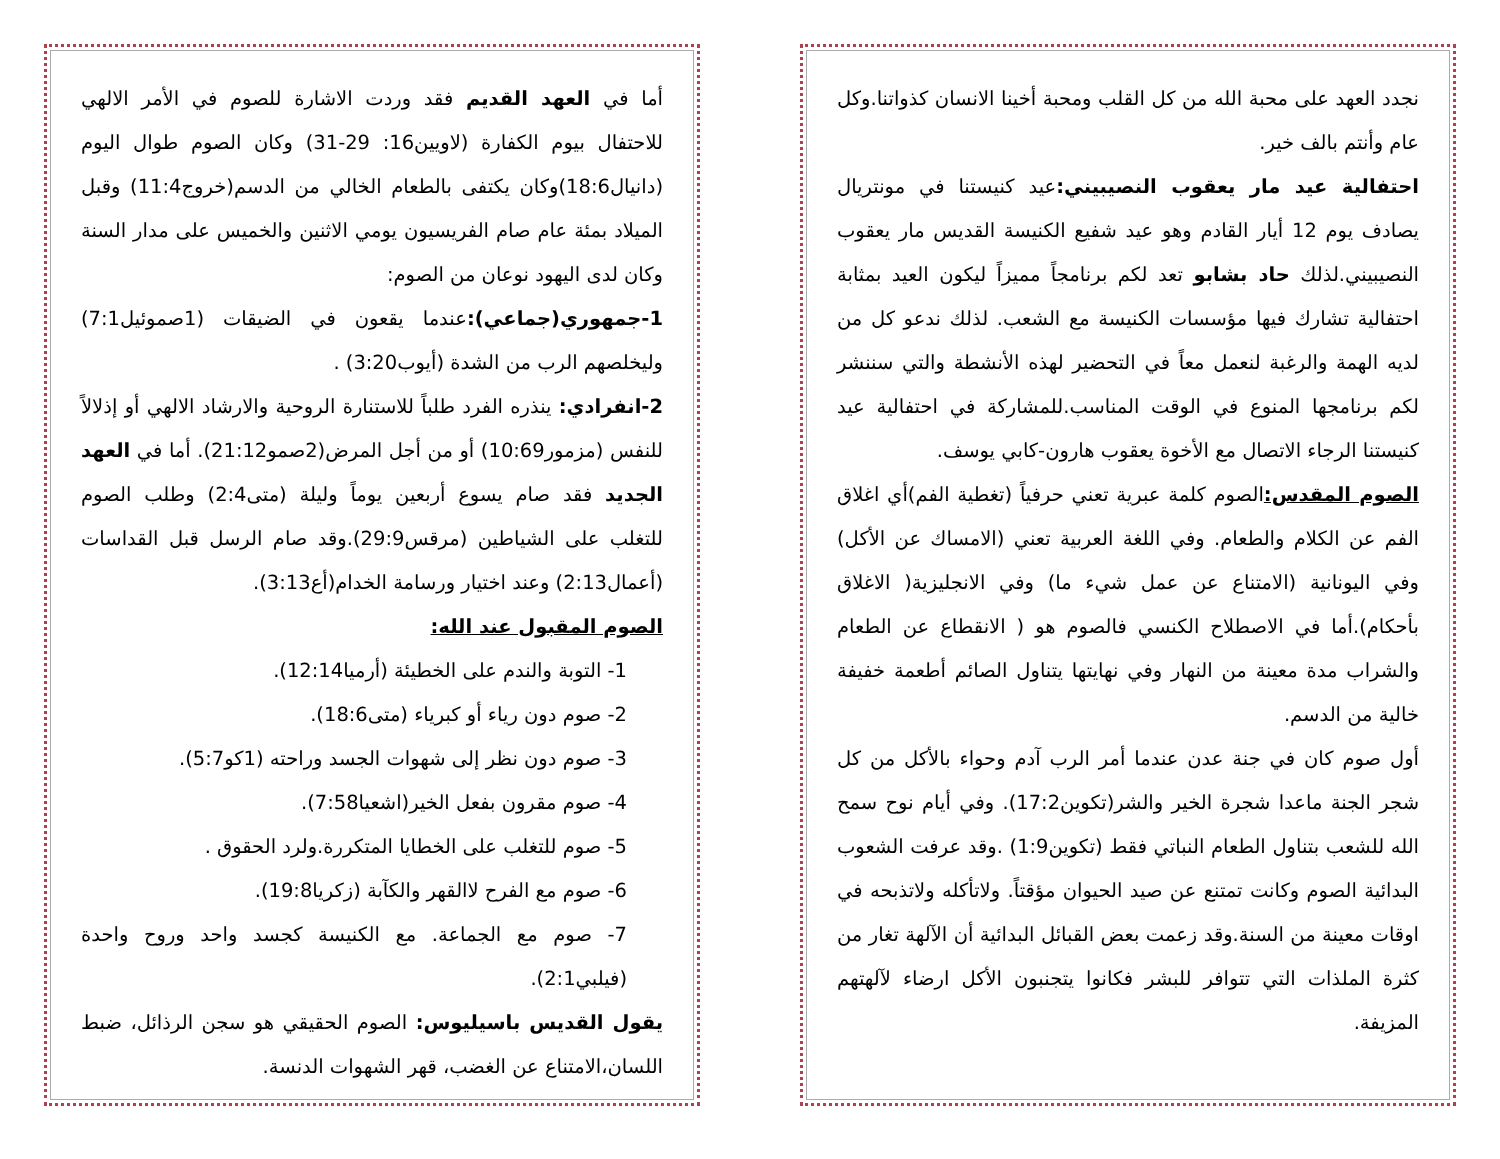نجدد العهد على محبة الله من كل القلب ومحبة أخينا الانسان كذواتنا.وكل عام وأنتم بالف خير.
احتفالية عيد مار يعقوب النصيبيني: عيد كنيستنا في مونتريال يصادف يوم 12 أيار القادم وهو عيد شفيع الكنيسة القديس مار يعقوب النصيبيني.لذلك حاد بشابو تعد لكم برنامجاً مميزاً ليكون العيد بمثابة احتفالية تشارك فيها مؤسسات الكنيسة مع الشعب. لذلك ندعو كل من لديه الهمة والرغبة لنعمل معاً في التحضير لهذه الأنشطة والتي سننشر لكم برنامجها المنوع في الوقت المناسب.للمشاركة في احتفالية عيد كنيستنا الرجاء الاتصال مع الأخوة يعقوب هارون-كابي يوسف.
الصوم المقدس: الصوم كلمة عبرية تعني حرفياً (تغطية الفم)أي اغلاق الفم عن الكلام والطعام. وفي اللغة العربية تعني (الامساك عن الأكل) وفي اليونانية (الامتناع عن عمل شيء ما) وفي الانجليزية( الاغلاق بأحكام).أما في الاصطلاح الكنسي فالصوم هو ( الانقطاع عن الطعام والشراب مدة معينة من النهار وفي نهايتها يتناول الصائم أطعمة خفيفة خالية من الدسم.
أول صوم كان في جنة عدن عندما أمر الرب آدم وحواء بالأكل من كل شجر الجنة ماعدا شجرة الخير والشر(تكوين17:2). وفي أيام نوح سمح الله للشعب بتناول الطعام النباتي فقط (تكوين1:9) .وقد عرفت الشعوب البدائية الصوم وكانت تمتنع عن صيد الحيوان مؤقتاً. ولاتأكله ولاتذبحه في اوقات معينة من السنة.وقد زعمت بعض القبائل البدائية أن الآلهة تغار من كثرة الملذات التي تتوافر للبشر فكانوا يتجنبون الأكل ارضاء لآلهتهم المزيفة.
أما في العهد القديم فقد وردت الاشارة للصوم في الأمر الالهي للاحتفال بيوم الكفارة (لاويين16: 29-31) وكان الصوم طوال اليوم (دانيال18:6)وكان يكتفى بالطعام الخالي من الدسم(خروج11:4) وقبل الميلاد بمئة عام صام الفريسيون يومي الاثنين والخميس على مدار السنة وكان لدى اليهود نوعان من الصوم:
1-جمهوري(جماعي): عندما يقعون في الضيقات (1صموئيل7:1) وليخلصهم الرب من الشدة (أيوب3:20) .
2-انفرادي: ينذره الفرد طلباً للاستنارة الروحية والارشاد الالهي أو إذلالاً للنفس (مزمور10:69) أو من أجل المرض(2صمو21:12). أما في العهد الجديد فقد صام يسوع أربعين يوماً وليلة (متى2:4) وطلب الصوم للتغلب على الشياطين (مرقس29:9).وقد صام الرسل قبل القداسات (أعمال2:13) وعند اختيار ورسامة الخدام(أع3:13).
الصوم المقبول عند الله:
1- التوبة والندم على الخطيئة (أرميا12:14).
2- صوم دون رياء أو كبرياء (متى18:6).
3- صوم دون نظر إلى شهوات الجسد وراحته (1كو5:7).
4- صوم مقرون بفعل الخير(اشعيا7:58).
5- صوم للتغلب على الخطايا المتكررة.ولرد الحقوق .
6- صوم مع الفرح لاالقهر والكآبة (زكريا19:8).
7- صوم مع الجماعة. مع الكنيسة كجسد واحد وروح واحدة (فيلبي2:1).
يقول القديس باسيليوس: الصوم الحقيقي هو سجن الرذائل، ضبط اللسان،الامتناع عن الغضب، قهر الشهوات الدنسة.